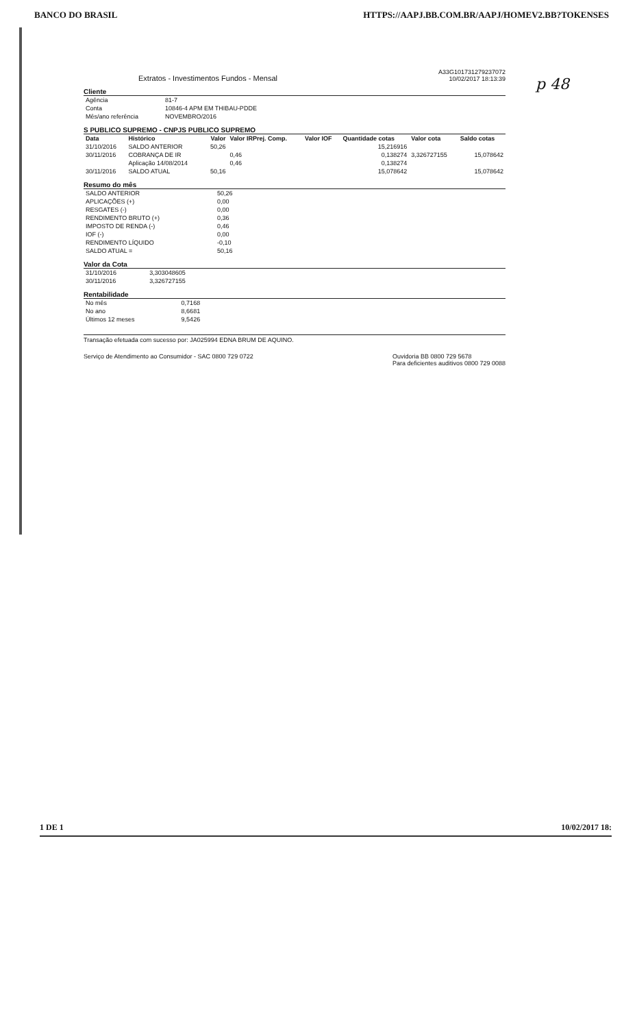BANCO DO BRASIL HTTPS://AAPJ.BB.COM.BR/AAPJ/HOMEV2.BB?TOKENSES
Extratos - Investimentos Fundos - Mensal A33G101731279237072
10/02/2017 18:13:39
Cliente
| Agência | 81-7 |
| Conta | 10846-4 APM EM THIBAU-PDDE |
| Mês/ano referência | NOVEMBRO/2016 |
S PUBLICO SUPREMO - CNPJS PUBLICO SUPREMO
| Data | Histórico | Valor | Valor IRPrej. Comp. | Valor IOF | Quantidade cotas | Valor cota | Saldo cotas |
| --- | --- | --- | --- | --- | --- | --- | --- |
| 31/10/2016 | SALDO ANTERIOR | 50,26 | | | 15,216916 | | |
| 30/11/2016 | COBRANÇA DE IR | | 0,46 | | 0,138274 | 3,326727155 | 15,078642 |
| | Aplicação 14/08/2014 | | 0,46 | | 0,138274 | | |
| 30/11/2016 | SALDO ATUAL | 50,16 | | | 15,078642 | | 15,078642 |
Resumo do mês
| SALDO ANTERIOR | 50,26 |
| APLICAÇÕES (+) | 0,00 |
| RESGATES (-) | 0,00 |
| RENDIMENTO BRUTO (+) | 0,36 |
| IMPOSTO DE RENDA (-) | 0,46 |
| IOF (-) | 0,00 |
| RENDIMENTO LÍQUIDO | -0,10 |
| SALDO ATUAL = | 50,16 |
Valor da Cota
| 31/10/2016 | 3,303048605 |
| 30/11/2016 | 3,326727155 |
Rentabilidade
| No mês | 0,7168 |
| No ano | 8,6681 |
| Últimos 12 meses | 9,5426 |
Transação efetuada com sucesso por: JA025994 EDNA BRUM DE AQUINO.
Serviço de Atendimento ao Consumidor - SAC 0800 729 0722 Ouvidoria BB 0800 729 5678
Para deficientes auditivos 0800 729 0088
p 48
1 DE 1 10/02/2017 18: